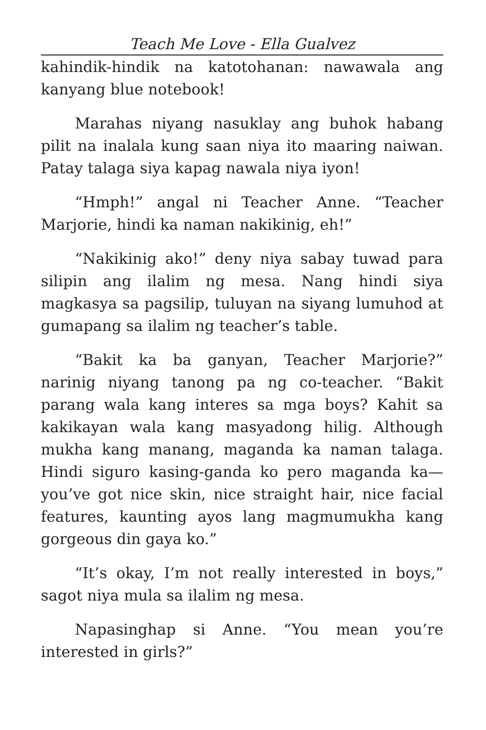Teach Me Love - Ella Gualvez
kahindik-hindik na katotohanan: nawawala ang kanyang blue notebook!
Marahas niyang nasuklay ang buhok habang pilit na inalala kung saan niya ito maaring naiwan. Patay talaga siya kapag nawala niya iyon!
“Hmph!” angal ni Teacher Anne. “Teacher Marjorie, hindi ka naman nakikinig, eh!”
“Nakikinig ako!” deny niya sabay tuwad para silipin ang ilalim ng mesa. Nang hindi siya magkasya sa pagsilip, tuluyan na siyang lumuhod at gumapang sa ilalim ng teacher’s table.
“Bakit ka ba ganyan, Teacher Marjorie?” narinig niyang tanong pa ng co-teacher. “Bakit parang wala kang interes sa mga boys? Kahit sa kakikayan wala kang masyadong hilig. Although mukha kang manang, maganda ka naman talaga. Hindi siguro kasing-ganda ko pero maganda ka— you’ve got nice skin, nice straight hair, nice facial features, kaunting ayos lang magmumukha kang gorgeous din gaya ko.”
“It’s okay, I’m not really interested in boys,” sagot niya mula sa ilalim ng mesa.
Napasinghap si Anne. “You mean you’re interested in girls?”